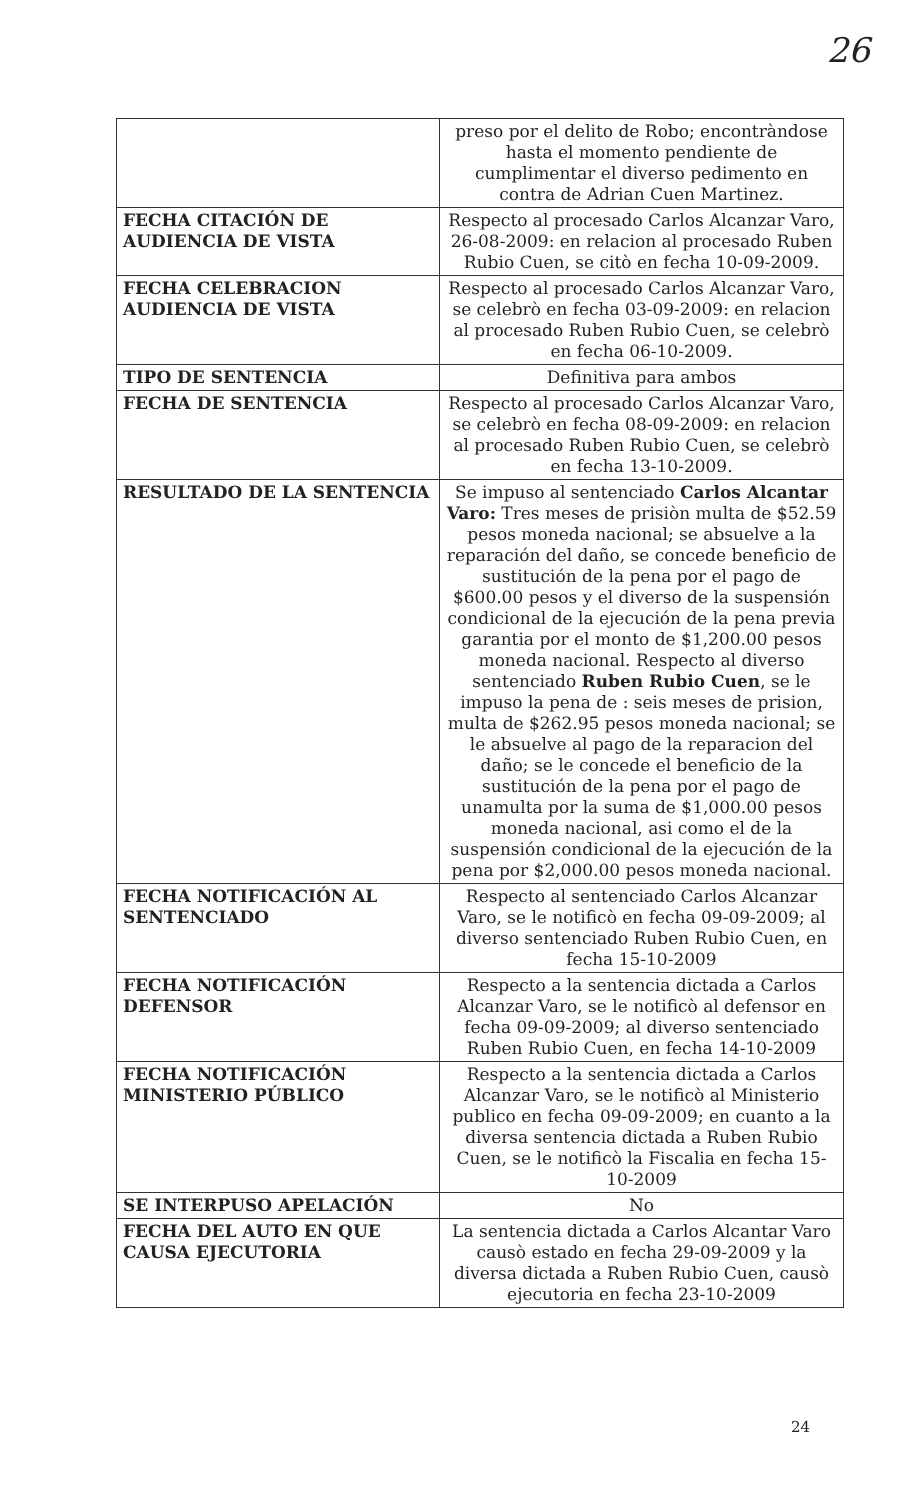26
| | preso por el delito de Robo; encontràndose hasta el momento pendiente de cumplimentar el diverso pedimento en contra de Adrian Cuen Martinez. |
| FECHA CITACIÓN DE AUDIENCIA DE VISTA | Respecto al procesado Carlos Alcanzar Varo, 26-08-2009: en relacion al procesado Ruben Rubio Cuen, se citò en fecha 10-09-2009. |
| FECHA CELEBRACION AUDIENCIA DE VISTA | Respecto al procesado Carlos Alcanzar Varo, se celebrò en fecha 03-09-2009: en relacion al procesado Ruben Rubio Cuen, se celebrò en fecha 06-10-2009. |
| TIPO DE SENTENCIA | Definitiva para ambos |
| FECHA DE SENTENCIA | Respecto al procesado Carlos Alcanzar Varo, se celebrò en fecha 08-09-2009: en relacion al procesado Ruben Rubio Cuen, se celebrò en fecha 13-10-2009. |
| RESULTADO DE LA SENTENCIA | Se impuso al sentenciado Carlos Alcantar Varo: Tres meses de prisiòn multa de $52.59 pesos moneda nacional; se absuelve a la reparación del daño, se concede beneficio de sustitución de la pena por el pago de $600.00 pesos y el diverso de la suspensión condicional de la ejecución de la pena previa garantia por el monto de $1,200.00 pesos moneda nacional. Respecto al diverso sentenciado Ruben Rubio Cuen , se le impuso la pena de : seis meses de prision, multa de $262.95 pesos moneda nacional; se le absuelve al pago de la reparacion del daño; se le concede el beneficio de la sustitución de la pena por el pago de unamulta por la suma de $1,000.00 pesos moneda nacional, asi como el de la suspensión condicional de la ejecución de la pena por $2,000.00 pesos moneda nacional. |
| FECHA NOTIFICACIÓN AL SENTENCIADO | Respecto al sentenciado Carlos Alcanzar Varo, se le notificò en fecha 09-09-2009; al diverso sentenciado Ruben Rubio Cuen, en fecha 15-10-2009 |
| FECHA NOTIFICACIÓN DEFENSOR | Respecto a la sentencia dictada a Carlos Alcanzar Varo, se le notificò al defensor en fecha 09-09-2009; al diverso sentenciado Ruben Rubio Cuen, en fecha 14-10-2009 |
| FECHA NOTIFICACIÓN MINISTERIO PÚBLICO | Respecto a la sentencia dictada a Carlos Alcanzar Varo, se le notificò al Ministerio publico en fecha 09-09-2009; en cuanto a la diversa sentencia dictada a Ruben Rubio Cuen, se le notificò la Fiscalia en fecha 15-10-2009 |
| SE INTERPUSO APELACIÓN | No |
| FECHA DEL AUTO EN QUE CAUSA EJECUTORIA | La sentencia dictada a Carlos Alcantar Varo causò estado en fecha 29-09-2009 y la diversa dictada a Ruben Rubio Cuen, causò ejecutoria en fecha 23-10-2009 |
24